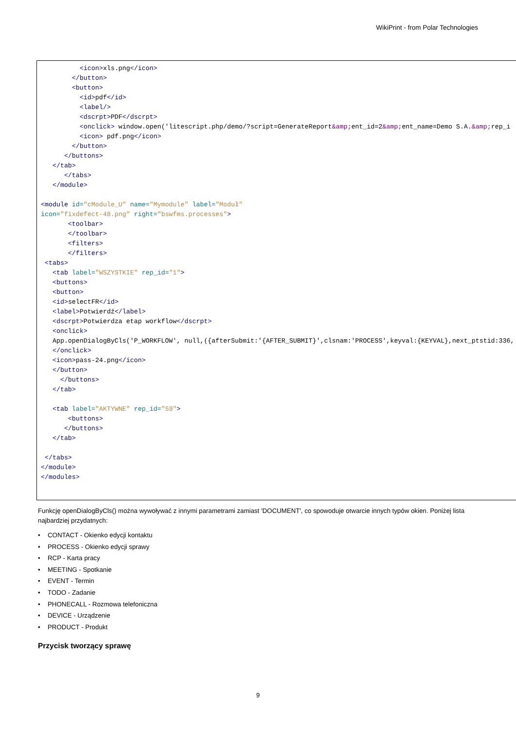WikiPrint - from Polar Technologies
          <icon>xls.png</icon>
        </button>
        <button>
          <id>pdf</id>
          <label/>
          <dscrpt>PDF</dscrpt>
          <onclick> window.open('litescript.php/demo/?script=GenerateReport&amp; ent_id=2&amp; ent_name=Demo S.A.&amp; rep_i
          <icon> pdf.png</icon>
        </button>
      </buttons>
   </tab>
      </tabs>
   </module>

<module id="cModule_U" name="Mymodule" label="Moduł"
icon="fixdefect-48.png" right="bswfms.processes">
       <toolbar>
       </toolbar>
       <filters>
       </filters>
 <tabs>
   <tab label="WSZYSTKIE" rep_id="1">
   <buttons>
   <button>
   <id>selectFR</id>
   <label>Potwierdź</label>
   <dscrpt>Potwierdza etap workflow</dscrpt>
   <onclick>
   App.openDialogByCls('P_WORKFLOW', null,({afterSubmit:'{AFTER_SUBMIT}',clsnam:'PROCESS',keyval:{KEYVAL},next_ptstid:336,
   </onclick>
   <icon>pass-24.png</icon>
   </button>
     </buttons>
   </tab>

   <tab label="AKTYWNE" rep_id="59">
       <buttons>
      </buttons>
   </tab>

 </tabs>
</module>
</modules>
Funkcję openDialogByCls() można wywoływać z innymi parametrami zamiast 'DOCUMENT', co spowoduje otwarcie innych typów okien. Poniżej lista najbardziej przydatnych:
• CONTACT - Okienko edycji kontaktu
• PROCESS - Okienko edycji sprawy
• RCP - Karta pracy
• MEETING - Spotkanie
• EVENT - Termin
• TODO - Zadanie
• PHONECALL - Rozmowa telefoniczna
• DEVICE - Urządzenie
• PRODUCT - Produkt
Przycisk tworzący sprawę
9